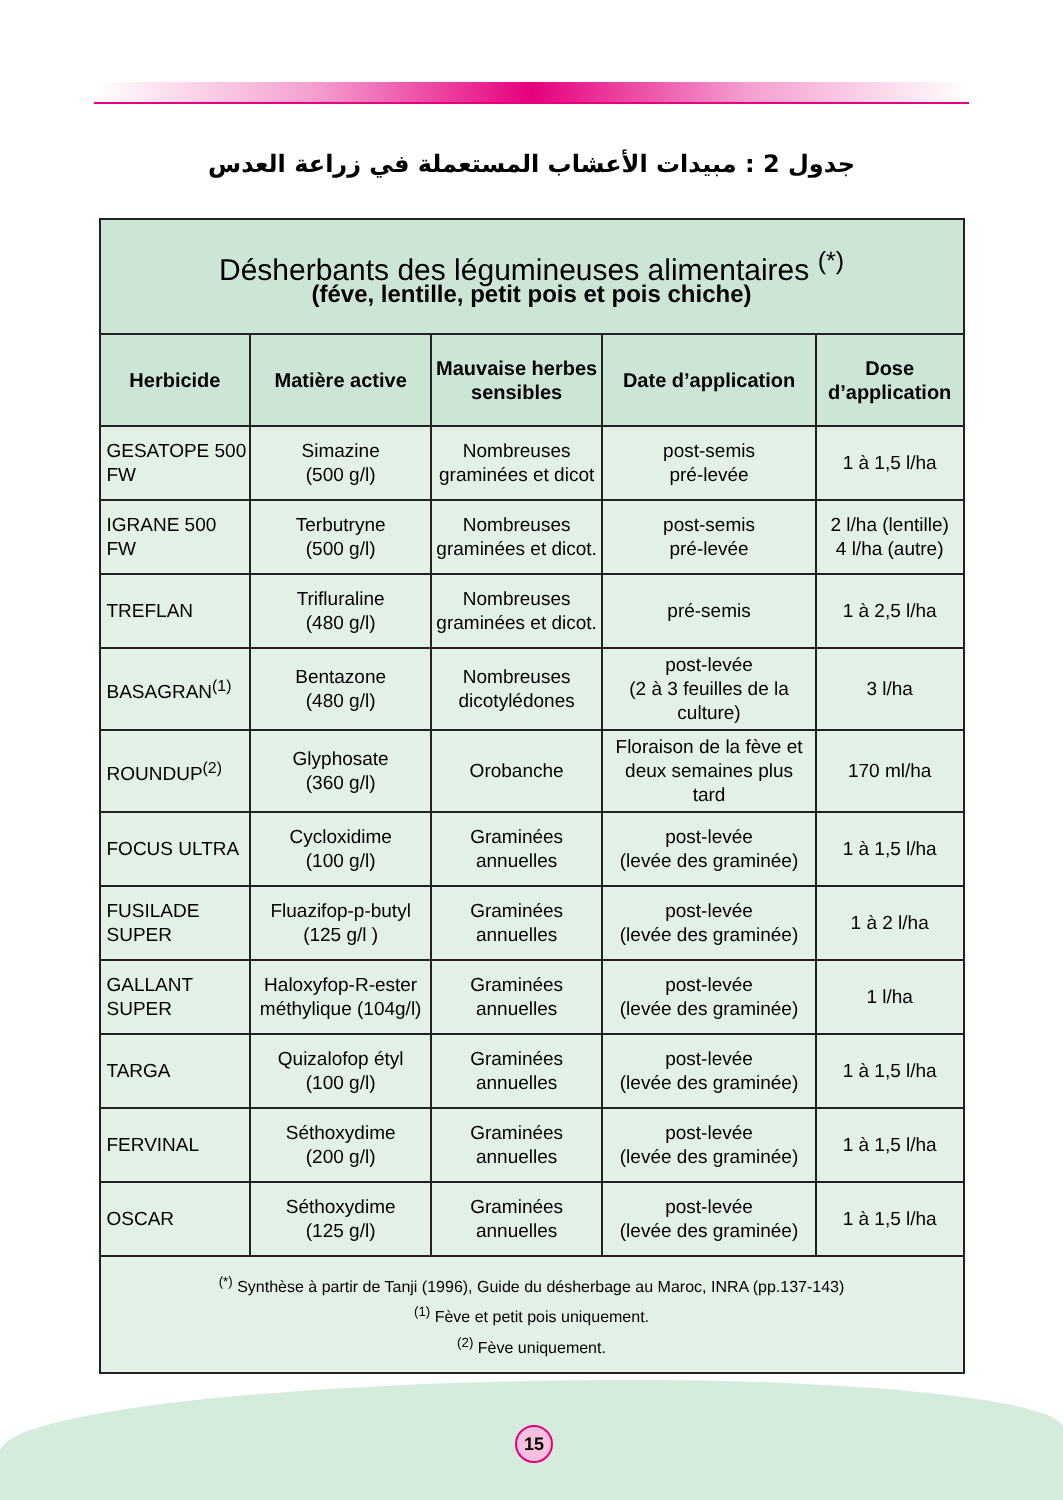جدول 2 : مبيدات الأعشاب المستعملة في زراعة العدس
| Désherbants des légumineuses alimentaires <sup>(*)</sup> (féve, lentille, petit pois et pois chiche) | | | | |
| Herbicide | Matière active | Mauvaise herbes sensibles | Date d’application | Dose d’application |
| GESATOPE 500 FW | Simazine (500 g/l) | Nombreuses graminées et dicot | post-semis pré-levée | 1 à 1,5 l/ha |
| IGRANE 500 FW | Terbutryne (500 g/l) | Nombreuses graminées et dicot. | post-semis pré-levée | 2 l/ha (lentille) 4 l/ha (autre) |
| TREFLAN | Trifluraline (480 g/l) | Nombreuses graminées et dicot. | pré-semis | 1 à 2,5 l/ha |
| BASAGRAN<sup>(1)</sup> | Bentazone (480 g/l) | Nombreuses dicotylédones | post-levée (2 à 3 feuilles de la culture) | 3 l/ha |
| ROUNDUP<sup>(2)</sup> | Glyphosate (360 g/l) | Orobanche | Floraison de la fève et deux semaines plus tard | 170 ml/ha |
| FOCUS ULTRA | Cycloxidime (100 g/l) | Graminées annuelles | post-levée (levée des graminée) | 1 à 1,5 l/ha |
| FUSILADE SUPER | Fluazifop-p-butyl (125 g/l ) | Graminées annuelles | post-levée (levée des graminée) | 1 à 2 l/ha |
| GALLANT SUPER | Haloxyfop-R-ester méthylique (104g/l) | Graminées annuelles | post-levée (levée des graminée) | 1 l/ha |
| TARGA | Quizalofop étyl (100 g/l) | Graminées annuelles | post-levée (levée des graminée) | 1 à 1,5 l/ha |
| FERVINAL | Séthoxydime (200 g/l) | Graminées annuelles | post-levée (levée des graminée) | 1 à 1,5 l/ha |
| OSCAR | Séthoxydime (125 g/l) | Graminées annuelles | post-levée (levée des graminée) | 1 à 1,5 l/ha |
| <sup>(*)</sup> Synthèse à partir de Tanji (1996), Guide du désherbage au Maroc, INRA (pp.137-143) <sup>(1)</sup> Fève et petit pois uniquement. <sup>(2)</sup> Fève uniquement. | | | | |
15